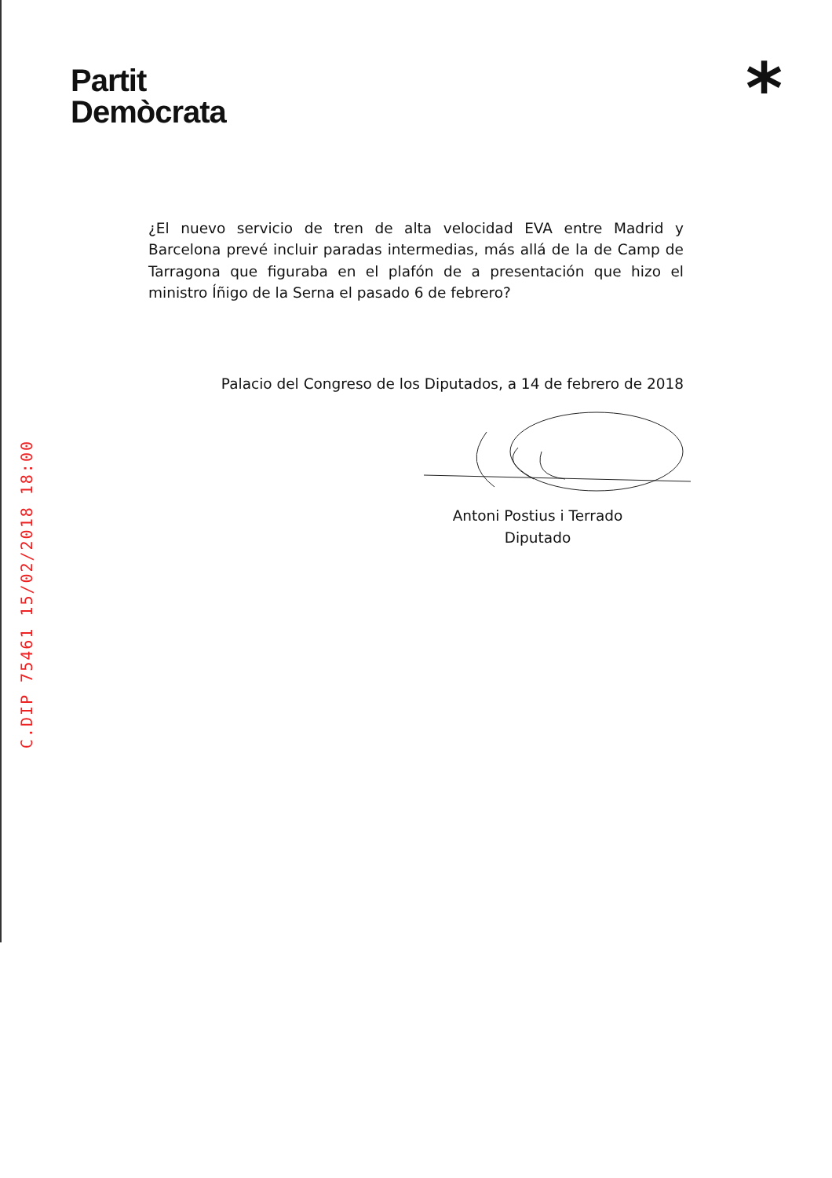Partit
Demòcrata
*
¿El nuevo servicio de tren de alta velocidad EVA entre Madrid y Barcelona prevé incluir paradas intermedias, más allá de la de Camp de Tarragona que figuraba en el plafón de a presentación que hizo el ministro Íñigo de la Serna el pasado 6 de febrero?
Palacio del Congreso de los Diputados, a 14 de febrero de 2018
Antoni Postius i Terrado
Diputado
C.DIP 75461 15/02/2018 18:00